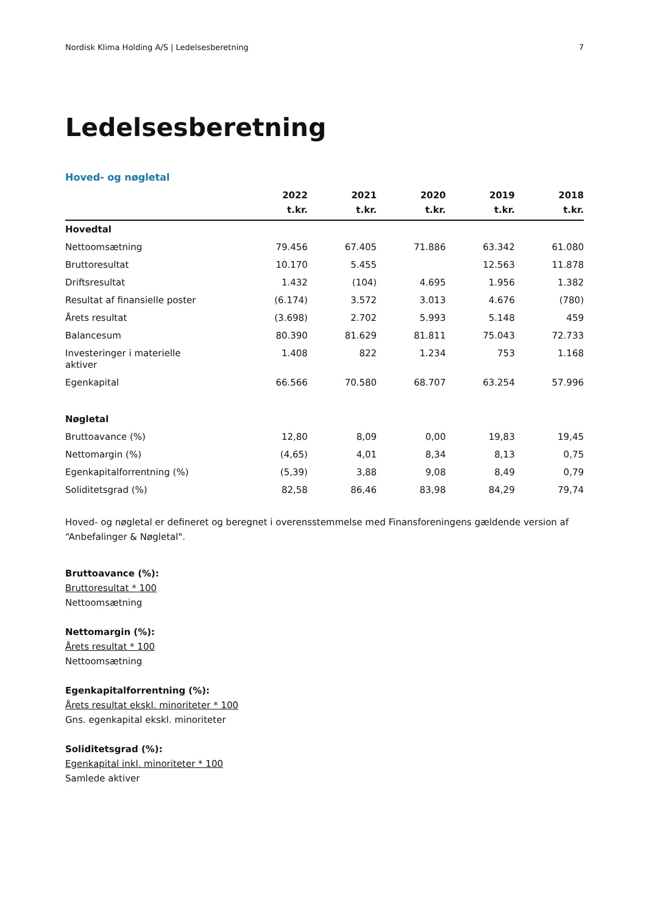Nordisk Klima Holding A/S | Ledelsesberetning 7
Ledelsesberetning
Hoved- og nøgletal
| | 2022 t.kr. | 2021 t.kr. | 2020 t.kr. | 2019 t.kr. | 2018 t.kr. |
| --- | --- | --- | --- | --- | --- |
| Hovedtal | | | | | |
| Nettoomsætning | 79.456 | 67.405 | 71.886 | 63.342 | 61.080 |
| Bruttoresultat | 10.170 | 5.455 | | 12.563 | 11.878 |
| Driftsresultat | 1.432 | (104) | 4.695 | 1.956 | 1.382 |
| Resultat af finansielle poster | (6.174) | 3.572 | 3.013 | 4.676 | (780) |
| Årets resultat | (3.698) | 2.702 | 5.993 | 5.148 | 459 |
| Balancesum | 80.390 | 81.629 | 81.811 | 75.043 | 72.733 |
| Investeringer i materielle aktiver | 1.408 | 822 | 1.234 | 753 | 1.168 |
| Egenkapital | 66.566 | 70.580 | 68.707 | 63.254 | 57.996 |
| Nøgletal | | | | | |
| Bruttoavance (%) | 12,80 | 8,09 | 0,00 | 19,83 | 19,45 |
| Nettomargin (%) | (4,65) | 4,01 | 8,34 | 8,13 | 0,75 |
| Egenkapitalforrentning (%) | (5,39) | 3,88 | 9,08 | 8,49 | 0,79 |
| Soliditetsgrad (%) | 82,58 | 86,46 | 83,98 | 84,29 | 79,74 |
Hoved- og nøgletal er defineret og beregnet i overensstemmelse med Finansforeningens gældende version af “Anbefalinger & Nøgletal".
Bruttoavance (%):
Bruttoresultat * 100
Nettoomsætning
Nettomargin (%):
Årets resultat * 100
Nettoomsætning
Egenkapitalforrentning (%):
Årets resultat ekskl. minoriteter * 100
Gns. egenkapital ekskl. minoriteter
Soliditetsgrad (%):
Egenkapital inkl. minoriteter * 100
Samlede aktiver